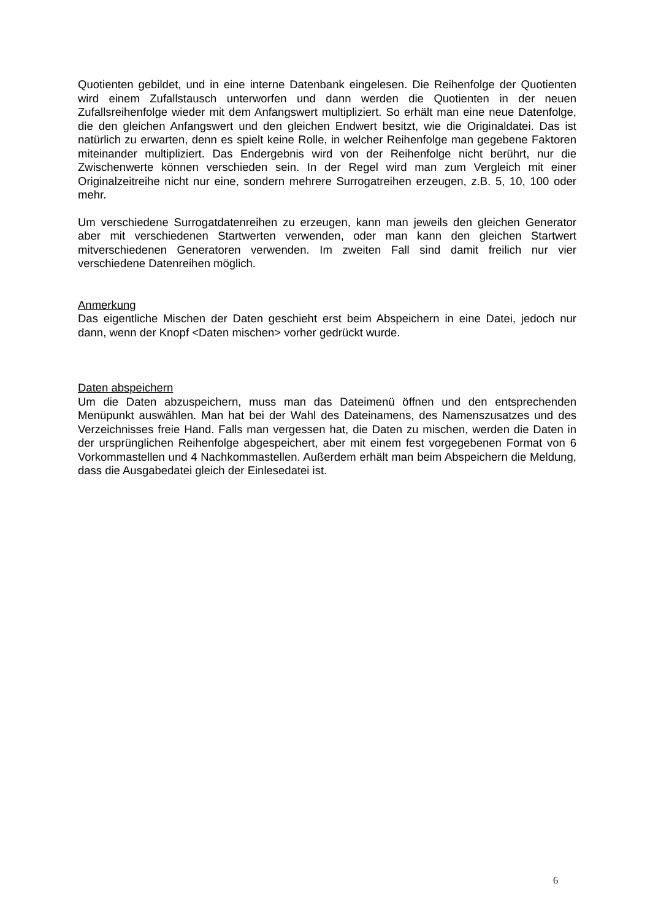Quotienten gebildet, und in eine interne Datenbank eingelesen. Die Reihenfolge der Quotienten wird einem Zufallstausch unterworfen und dann werden die Quotienten in der neuen Zufallsreihenfolge wieder mit dem Anfangswert multipliziert. So erhält man eine neue Datenfolge, die den gleichen Anfangswert und den gleichen Endwert besitzt, wie die Originaldatei. Das ist natürlich zu erwarten, denn es spielt keine Rolle, in welcher Reihenfolge man gegebene Faktoren miteinander multipliziert. Das Endergebnis wird von der Reihenfolge nicht berührt, nur die Zwischenwerte können verschieden sein. In der Regel wird man zum Vergleich mit einer Originalzeitreihe nicht nur eine, sondern mehrere Surrogatreihen erzeugen, z.B. 5, 10, 100 oder mehr.
Um verschiedene Surrogatdatenreihen zu erzeugen, kann man jeweils den gleichen Generator aber mit verschiedenen Startwerten verwenden, oder man kann den gleichen Startwert mitverschiedenen Generatoren verwenden. Im zweiten Fall sind damit freilich nur vier verschiedene Datenreihen möglich.
Anmerkung
Das eigentliche Mischen der Daten geschieht erst beim Abspeichern in eine Datei, jedoch nur dann, wenn der Knopf <Daten mischen> vorher gedrückt wurde.
Daten abspeichern
Um die Daten abzuspeichern, muss man das Dateimenü öffnen und den entsprechenden Menüpunkt auswählen. Man hat bei der Wahl des Dateinamens, des Namenszusatzes und des Verzeichnisses freie Hand. Falls man vergessen hat, die Daten zu mischen, werden die Daten in der ursprünglichen Reihenfolge abgespeichert, aber mit einem fest vorgegebenen Format von 6 Vorkommastellen und 4 Nachkommastellen. Außerdem erhält man beim Abspeichern die Meldung, dass die Ausgabedatei gleich der Einlesedatei ist.
6